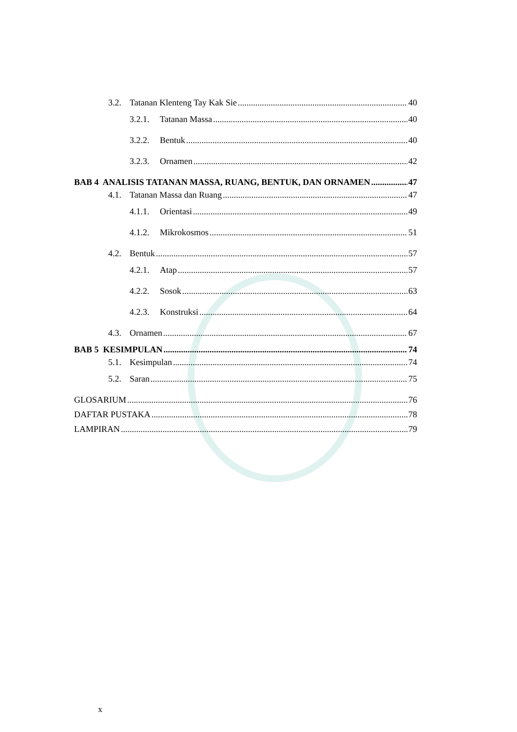3.2. Tatanan Klenteng Tay Kak Sie 40
3.2.1. Tatanan Massa 40
3.2.2. Bentuk 40
3.2.3. Ornamen 42
BAB 4 ANALISIS TATANAN MASSA, RUANG, BENTUK, DAN ORNAMEN 47
4.1. Tatanan Massa dan Ruang 47
4.1.1. Orientasi 49
4.1.2. Mikrokosmos 51
4.2. Bentuk 57
4.2.1. Atap 57
4.2.2. Sosok 63
4.2.3. Konstruksi 64
4.3. Ornamen 67
BAB 5 KESIMPULAN 74
5.1. Kesimpulan 74
5.2. Saran 75
GLOSARIUM 76
DAFTAR PUSTAKA 78
LAMPIRAN 79
x